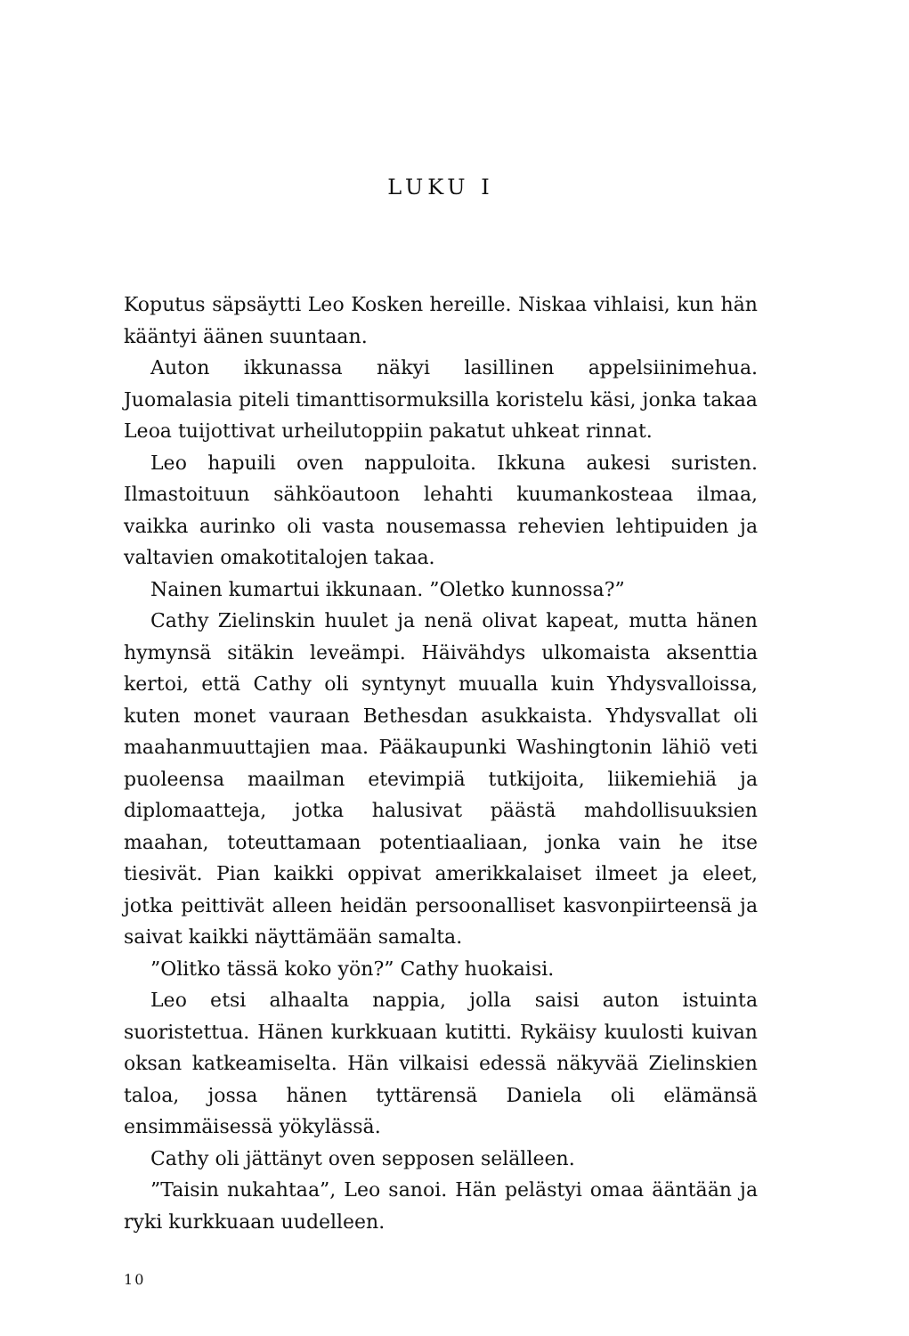LUKU I
Koputus säpsäytti Leo Kosken hereille. Niskaa vihlaisi, kun hän kääntyi äänen suuntaan.
Auton ikkunassa näkyi lasillinen appelsiinimehua. Juomalasia piteli timanttisormuksilla koristelu käsi, jonka takaa Leoa tuijottivat urheilutoppiin pakatut uhkeat rinnat.
Leo hapuili oven nappuloita. Ikkuna aukesi suristen. Ilmastoituun sähköautoon lehahti kuumankosteaa ilmaa, vaikka aurinko oli vasta nousemassa rehevien lehtipuiden ja valtavien omakotitalojen takaa.
Nainen kumartui ikkunaan. ”Oletko kunnossa?”
Cathy Zielinskin huulet ja nenä olivat kapeat, mutta hänen hymynsä sitäkin leveämpi. Häivähdys ulkomaista aksenttia kertoi, että Cathy oli syntynyt muualla kuin Yhdysvalloissa, kuten monet vauraan Bethesdan asukkaista. Yhdysvallat oli maahanmuuttajien maa. Pääkaupunki Washingtonin lähiö veti puoleensa maailman etevimpiä tutkijoita, liikemiehiä ja diplomaatteja, jotka halusivat päästä mahdollisuuksien maahan, toteuttamaan potentiaaliaan, jonka vain he itse tiesivät. Pian kaikki oppivat amerikkalaiset ilmeet ja eleet, jotka peittivät alleen heidän persoonalliset kasvonpiirteensä ja saivat kaikki näyttämään samalta.
”Olitko tässä koko yön?” Cathy huokaisi.
Leo etsi alhaalta nappia, jolla saisi auton istuinta suoristettua. Hänen kurkkuaan kutitti. Rykäisy kuulosti kuivan oksan katkeamiselta. Hän vilkaisi edessä näkyvää Zielinskien taloa, jossa hänen tyttärensä Daniela oli elämänsä ensimmäisessä yökylässä.
Cathy oli jättänyt oven sepposen selälleen.
”Taisin nukahtaa”, Leo sanoi. Hän pelästyi omaa ääntään ja ryki kurkkuaan uudelleen.
10